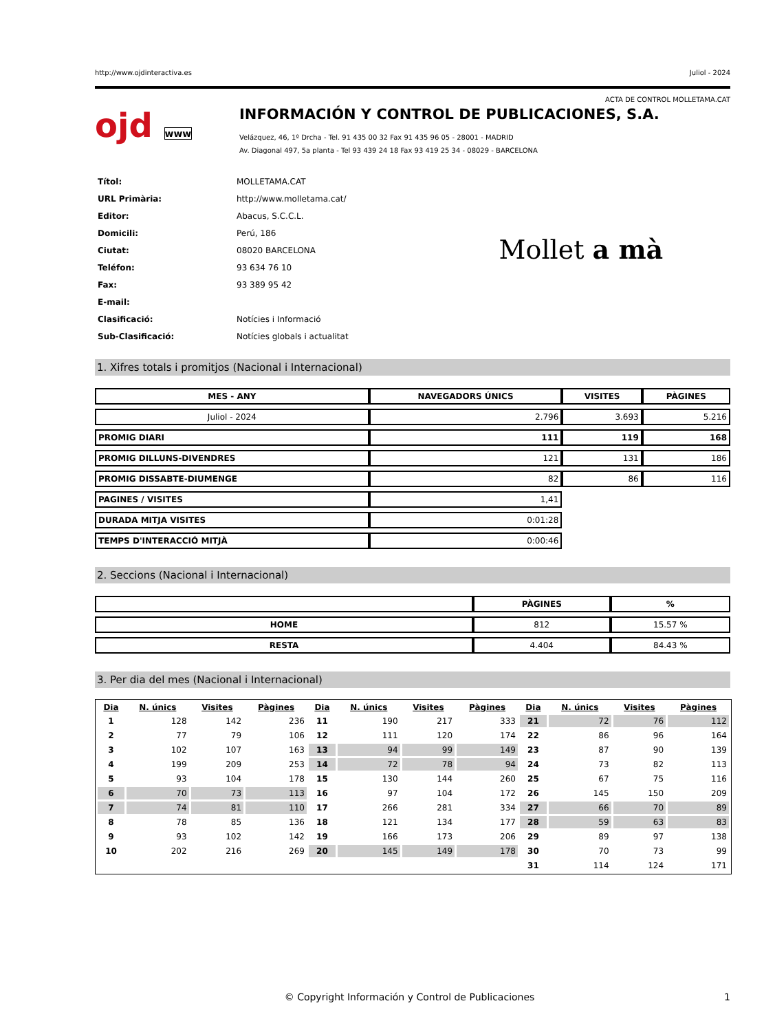http://www.ojdinteractiva.es Juliol - 2024
ACTA DE CONTROL MOLLETAMA.CAT
ojd www
INFORMACIÓN Y CONTROL DE PUBLICACIONES, S.A.
Velázquez, 46, 1º Drcha - Tel. 91 435 00 32 Fax 91 435 96 05 - 28001 - MADRID
Av. Diagonal 497, 5a planta - Tel 93 439 24 18 Fax 93 419 25 34 - 08029 - BARCELONA
| Títol: | MOLLETAMA.CAT |
| URL Primària: | http://www.molletama.cat/ |
| Editor: | Abacus, S.C.C.L. |
| Domicili: | Perú, 186 |
| Ciutat: | 08020 BARCELONA |
| Teléfon: | 93 634 76 10 |
| Fax: | 93 389 95 42 |
| E-mail: | |
| Clasificació: | Notícies i Informació |
| Sub-Clasificació: | Notícies globals i actualitat |
Mollet a mà
1. Xifres totals i promitjos (Nacional i Internacional)
| MES - ANY | NAVEGADORS ÚNICS | VISITES | PÀGINES |
| --- | --- | --- | --- |
| Juliol - 2024 | 2.796 | 3.693 | 5.216 |
| PROMIG DIARI | 111 | 119 | 168 |
| PROMIG DILLUNS-DIVENDRES | 121 | 131 | 186 |
| PROMIG DISSABTE-DIUMENGE | 82 | 86 | 116 |
| PAGINES / VISITES | 1,41 | | |
| DURADA MITJA VISITES | 0:01:28 | | |
| TEMPS D'INTERACCIÓ MITJÀ | 0:00:46 | | |
2. Seccions (Nacional i Internacional)
| | PÀGINES | % |
| --- | --- | --- |
| HOME | 812 | 15.57 % |
| RESTA | 4.404 | 84.43 % |
3. Per dia del mes (Nacional i Internacional)
| Dia | N. únics | Visites | Pàgines | Dia | N. únics | Visites | Pàgines | Dia | N. únics | Visites | Pàgines |
| --- | --- | --- | --- | --- | --- | --- | --- | --- | --- | --- | --- |
| 1 | 128 | 142 | 236 | 11 | 190 | 217 | 333 | 21 | 72 | 76 | 112 |
| 2 | 77 | 79 | 106 | 12 | 111 | 120 | 174 | 22 | 86 | 96 | 164 |
| 3 | 102 | 107 | 163 | 13 | 94 | 99 | 149 | 23 | 87 | 90 | 139 |
| 4 | 199 | 209 | 253 | 14 | 72 | 78 | 94 | 24 | 73 | 82 | 113 |
| 5 | 93 | 104 | 178 | 15 | 130 | 144 | 260 | 25 | 67 | 75 | 116 |
| 6 | 70 | 73 | 113 | 16 | 97 | 104 | 172 | 26 | 145 | 150 | 209 |
| 7 | 74 | 81 | 110 | 17 | 266 | 281 | 334 | 27 | 66 | 70 | 89 |
| 8 | 78 | 85 | 136 | 18 | 121 | 134 | 177 | 28 | 59 | 63 | 83 |
| 9 | 93 | 102 | 142 | 19 | 166 | 173 | 206 | 29 | 89 | 97 | 138 |
| 10 | 202 | 216 | 269 | 20 | 145 | 149 | 178 | 30 | 70 | 73 | 99 |
| | | | | | | | | 31 | 114 | 124 | 171 |
© Copyright Información y Control de Publicaciones 1